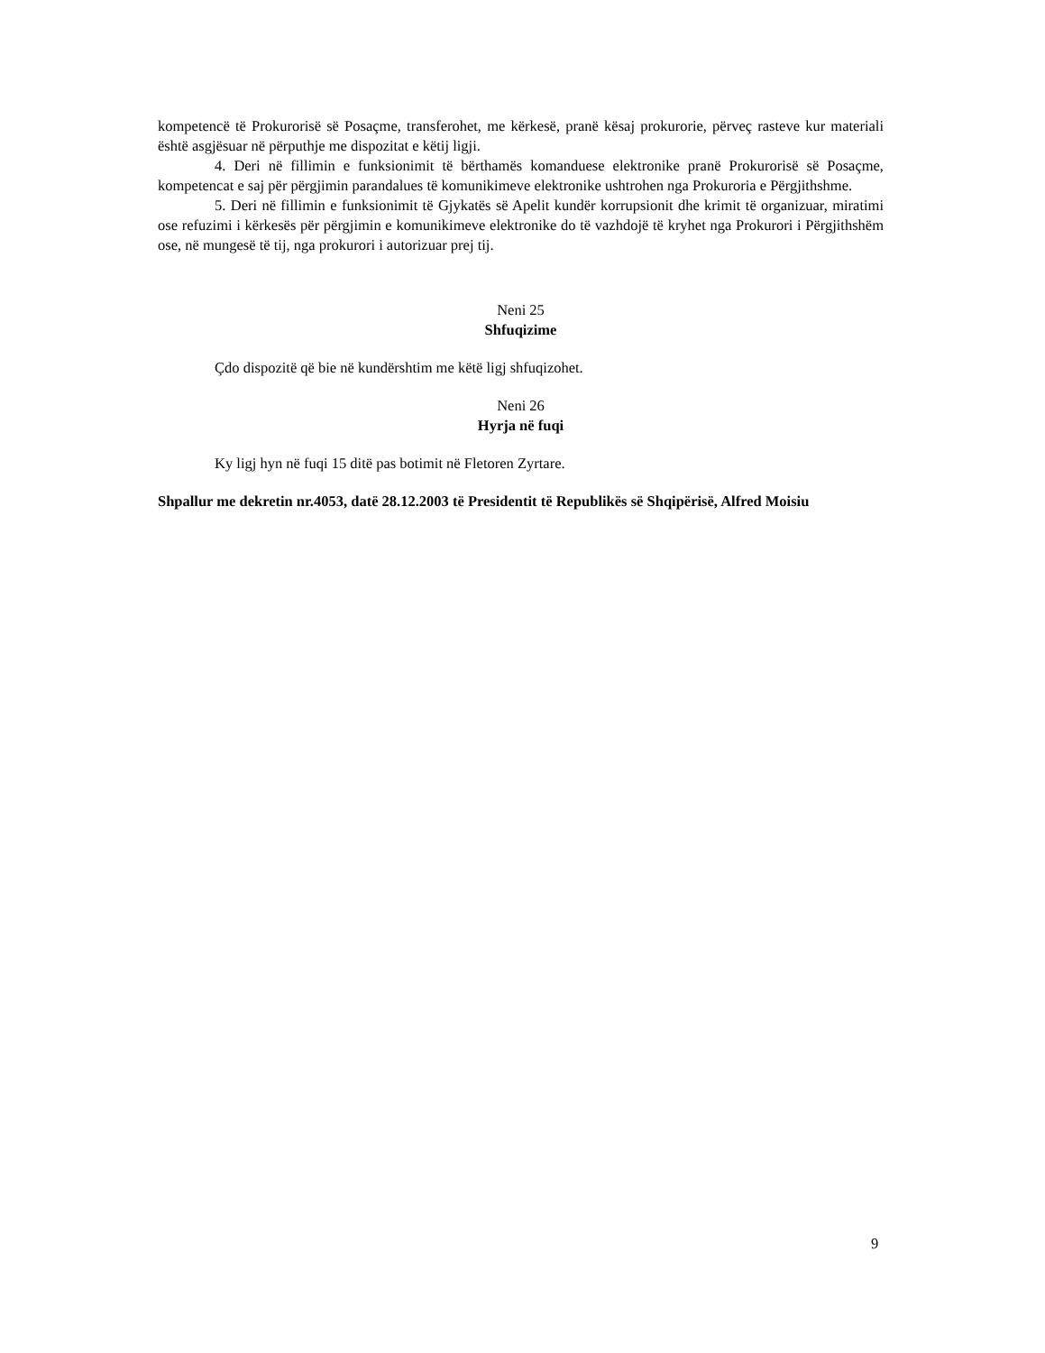kompetencë të Prokurorisë së Posaçme, transferohet, me kërkesë, pranë kësaj prokurorie, përveç rasteve kur materiali është asgjësuar në përputhje me dispozitat e këtij ligji.
4. Deri në fillimin e funksionimit të bërthamës komanduese elektronike pranë Prokurorisë së Posaçme, kompetencat e saj për përgjimin parandalues të komunikimeve elektronike ushtrohen nga Prokuroria e Përgjithshme.
5. Deri në fillimin e funksionimit të Gjykatës së Apelit kundër korrupsionit dhe krimit të organizuar, miratimi ose refuzimi i kërkesës për përgjimin e komunikimeve elektronike do të vazhdojë të kryhet nga Prokurori i Përgjithshëm ose, në mungesë të tij, nga prokurori i autorizuar prej tij.
Neni 25
Shfuqizime
Çdo dispozitë që bie në kundërshtim me këtë ligj shfuqizohet.
Neni 26
Hyrja në fuqi
Ky ligj hyn në fuqi 15 ditë pas botimit në Fletoren Zyrtare.
Shpallur me dekretin nr.4053, datë 28.12.2003 të Presidentit të Republikës së Shqipërisë, Alfred Moisiu
9